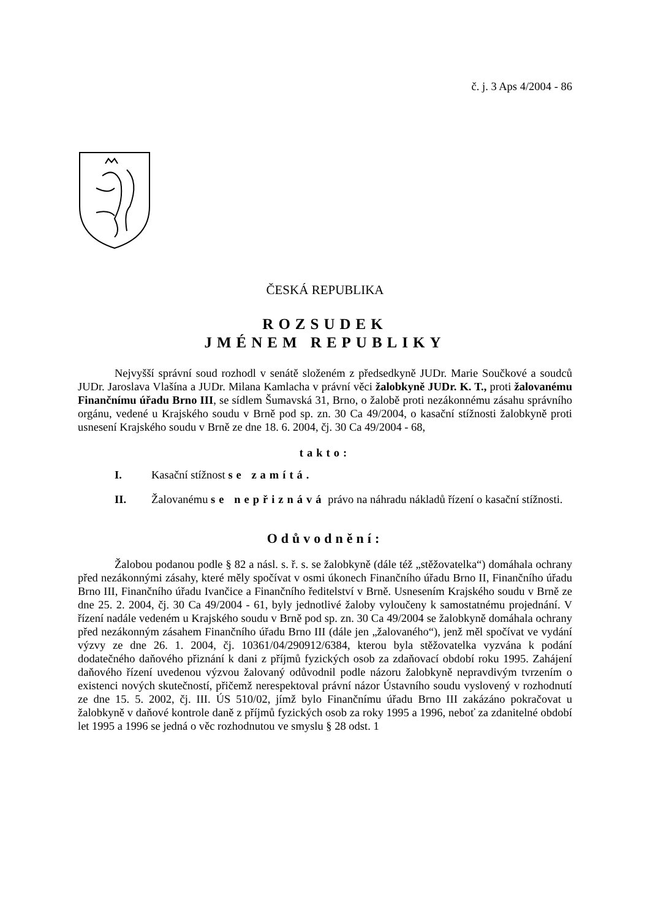č. j. 3 Aps 4/2004 - 86
ČESKÁ REPUBLIKA
ROZSUDEK
JMÉNEM REPUBLIKY
Nejvyšší správní soud rozhodl v senátě složeném z předsedkyně JUDr. Marie Součkové a soudců JUDr. Jaroslava Vlašína a JUDr. Milana Kamlacha v právní věci žalobkyně JUDr. K. T., proti žalovanému Finančnímu úřadu Brno III, se sídlem Šumavská 31, Brno, o žalobě proti nezákonnému zásahu správního orgánu, vedené u Krajského soudu v Brně pod sp. zn. 30 Ca 49/2004, o kasační stížnosti žalobkyně proti usnesení Krajského soudu v Brně ze dne 18. 6. 2004, čj. 30 Ca 49/2004 - 68,
takto:
I. Kasační stížnost se zamítá.
II. Žalovanému se nepřiznává právo na náhradu nákladů řízení o kasační stížnosti.
Odůvodnění:
Žalobou podanou podle § 82 a násl. s. ř. s. se žalobkyně (dále též „stěžovatelka“) domáhala ochrany před nezákonnými zásahy, které měly spočívat v osmi úkonech Finančního úřadu Brno II, Finančního úřadu Brno III, Finančního úřadu Ivančice a Finančního ředitelství v Brně. Usnesením Krajského soudu v Brně ze dne 25. 2. 2004, čj. 30 Ca 49/2004 - 61, byly jednotlivé žaloby vyloučeny k samostatnému projednání. V řízení nadále vedeném u Krajského soudu v Brně pod sp. zn. 30 Ca 49/2004 se žalobkyně domáhala ochrany před nezákonným zásahem Finančního úřadu Brno III (dále jen „žalovaného“), jenž měl spočívat ve vydání výzvy ze dne 26. 1. 2004, čj. 10361/04/290912/6384, kterou byla stěžovatelka vyzvána k podání dodatečného daňového přiznání k dani z příjmů fyzických osob za zdaňovací období roku 1995. Zahájení daňového řízení uvedenou výzvou žalovaný odůvodnil podle názoru žalobkyně nepravdivým tvrzením o existenci nových skutečností, přičemž nerespektoval právní názor Ústavního soudu vyslovený v rozhodnutí ze dne 15. 5. 2002, čj. III. ÚS 510/02, jímž bylo Finančnímu úřadu Brno III zakázáno pokračovat u žalobkyně v daňové kontrole daně z příjmů fyzických osob za roky 1995 a 1996, neboť za zdanitelné období let 1995 a 1996 se jedná o věc rozhodnutou ve smyslu § 28 odst. 1